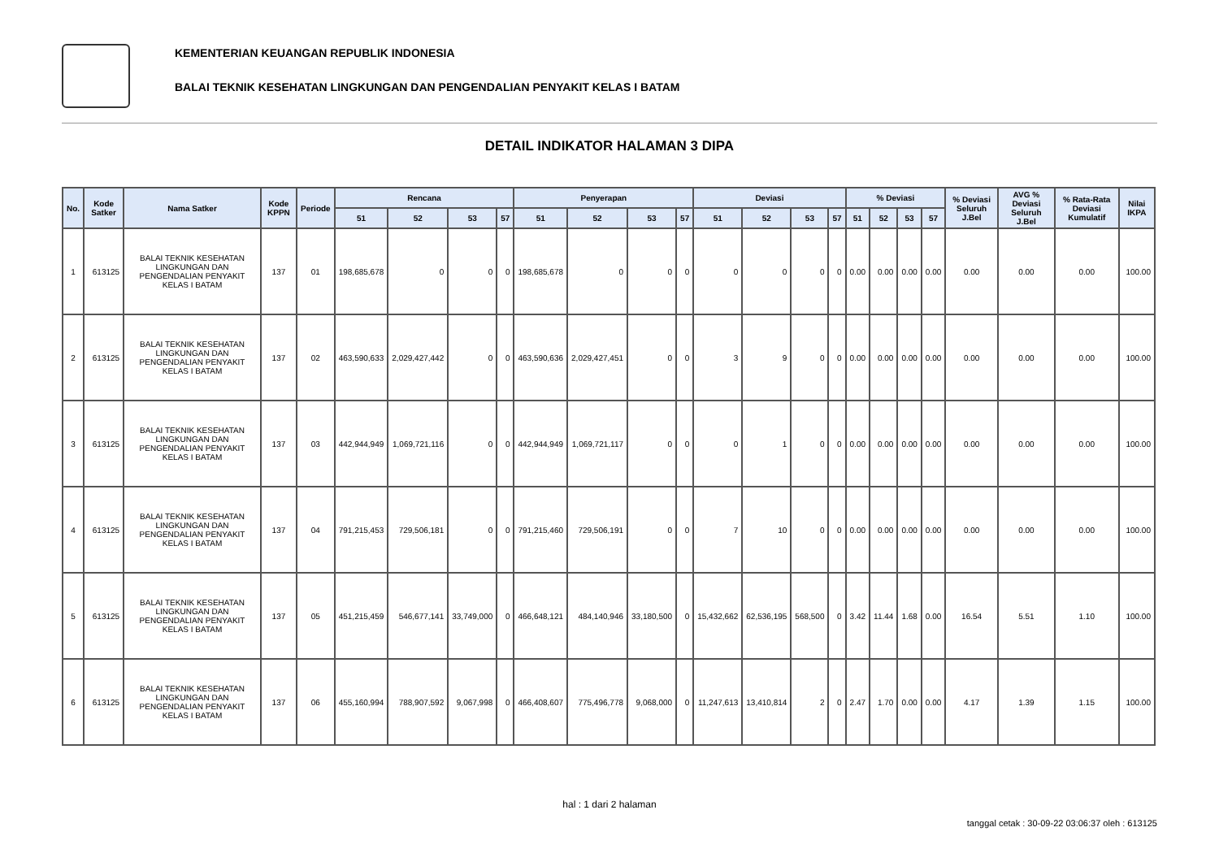KEMENTERIAN KEUANGAN REPUBLIK INDONESIA
BALAI TEKNIK KESEHATAN LINGKUNGAN DAN PENGENDALIAN PENYAKIT KELAS I BATAM
DETAIL INDIKATOR HALAMAN 3 DIPA
| No. | Kode Satker | Nama Satker | Kode KPPN | Periode | Rencana | | | | Penyerapan | | | | Deviasi | | | | % Deviasi | | | | % Deviasi Seluruh J.Bel | AVG % Deviasi Seluruh J.Bel | % Rata-Rata Deviasi Kumulatif | Nilai IKPA |
| --- | --- | --- | --- | --- | --- | --- | --- | --- | --- | --- | --- | --- | --- | --- | --- | --- | --- | --- | --- | --- | --- | --- | --- | --- |
| | | | | | 51 | 52 | 53 | 57 | 51 | 52 | 53 | 57 | 51 | 52 | 53 | 57 | 51 | 52 | 53 | 57 | | | | |
| 1 | 613125 | BALAI TEKNIK KESEHATAN LINGKUNGAN DAN PENGENDALIAN PENYAKIT KELAS I BATAM | 137 | 01 | 198,685,678 | 0 | 0 | 0 | 198,685,678 | 0 | 0 | 0 | 0 | 0 | 0 | 0 | 0.00 | 0.00 | 0.00 | 0.00 | 0.00 | 0.00 | 0.00 | 100.00 |
| 2 | 613125 | BALAI TEKNIK KESEHATAN LINGKUNGAN DAN PENGENDALIAN PENYAKIT KELAS I BATAM | 137 | 02 | 463,590,633 | 2,029,427,442 | 0 | 0 | 463,590,636 | 2,029,427,451 | 0 | 0 | 3 | 9 | 0 | 0 | 0.00 | 0.00 | 0.00 | 0.00 | 0.00 | 0.00 | 0.00 | 100.00 |
| 3 | 613125 | BALAI TEKNIK KESEHATAN LINGKUNGAN DAN PENGENDALIAN PENYAKIT KELAS I BATAM | 137 | 03 | 442,944,949 | 1,069,721,116 | 0 | 0 | 442,944,949 | 1,069,721,117 | 0 | 0 | 0 | 1 | 0 | 0 | 0.00 | 0.00 | 0.00 | 0.00 | 0.00 | 0.00 | 0.00 | 100.00 |
| 4 | 613125 | BALAI TEKNIK KESEHATAN LINGKUNGAN DAN PENGENDALIAN PENYAKIT KELAS I BATAM | 137 | 04 | 791,215,453 | 729,506,181 | 0 | 0 | 791,215,460 | 729,506,191 | 0 | 0 | 7 | 10 | 0 | 0 | 0.00 | 0.00 | 0.00 | 0.00 | 0.00 | 0.00 | 0.00 | 100.00 |
| 5 | 613125 | BALAI TEKNIK KESEHATAN LINGKUNGAN DAN PENGENDALIAN PENYAKIT KELAS I BATAM | 137 | 05 | 451,215,459 | 546,677,141 | 33,749,000 | 0 | 466,648,121 | 484,140,946 | 33,180,500 | 0 | 15,432,662 | 62,536,195 | 568,500 | 0 | 3.42 | 11.44 | 1.68 | 0.00 | 16.54 | 5.51 | 1.10 | 100.00 |
| 6 | 613125 | BALAI TEKNIK KESEHATAN LINGKUNGAN DAN PENGENDALIAN PENYAKIT KELAS I BATAM | 137 | 06 | 455,160,994 | 788,907,592 | 9,067,998 | 0 | 466,408,607 | 775,496,778 | 9,068,000 | 0 | 11,247,613 | 13,410,814 | 2 | 0 | 2.47 | 1.70 | 0.00 | 0.00 | 4.17 | 1.39 | 1.15 | 100.00 |
hal : 1 dari 2 halaman
tanggal cetak : 30-09-22 03:06:37 oleh : 613125